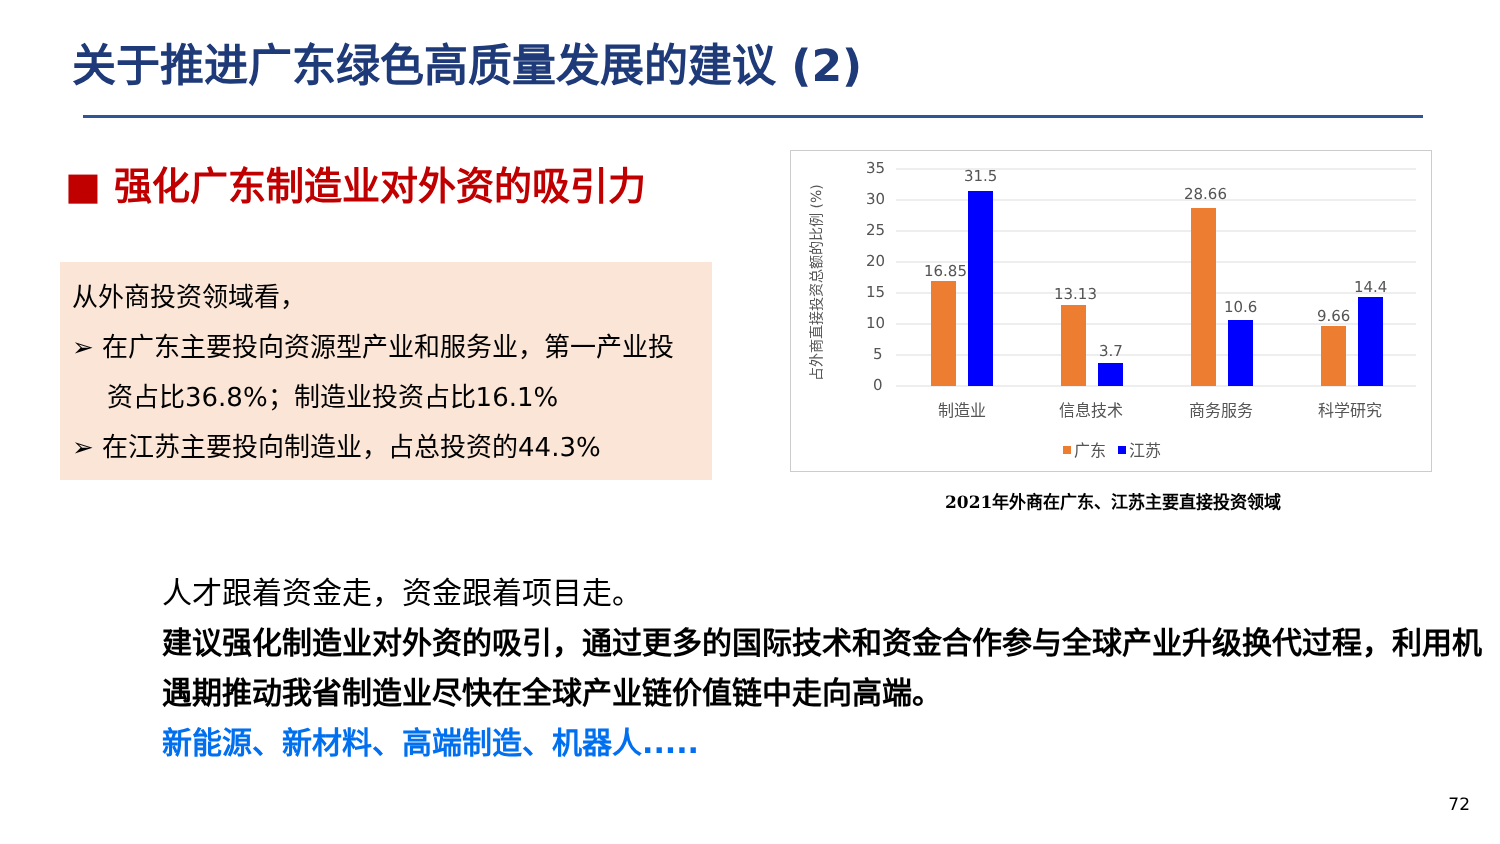关于推进广东绿色高质量发展的建议 (2)
■ 强化广东制造业对外资的吸引力
从外商投资领域看，
➢ 在广东主要投向资源型产业和服务业，第一产业投资占比36.8%；制造业投资占比16.1%
➢ 在江苏主要投向制造业，占总投资的44.3%
占外商直接投资总额的比例 (%)
35
30
25
20
15
10
5
0
16.85
31.5
13.13
3.7
28.66
10.6
9.66
14.4
制造业
信息技术
商务服务
科学研究
广东
江苏
2021年外商在广东、江苏主要直接投资领域
人才跟着资金走，资金跟着项目走。
建议强化制造业对外资的吸引，通过更多的国际技术和资金合作参与全球产业升级换代过程，利用机遇期推动我省制造业尽快在全球产业链价值链中走向高端。
新能源、新材料、高端制造、机器人.....
72